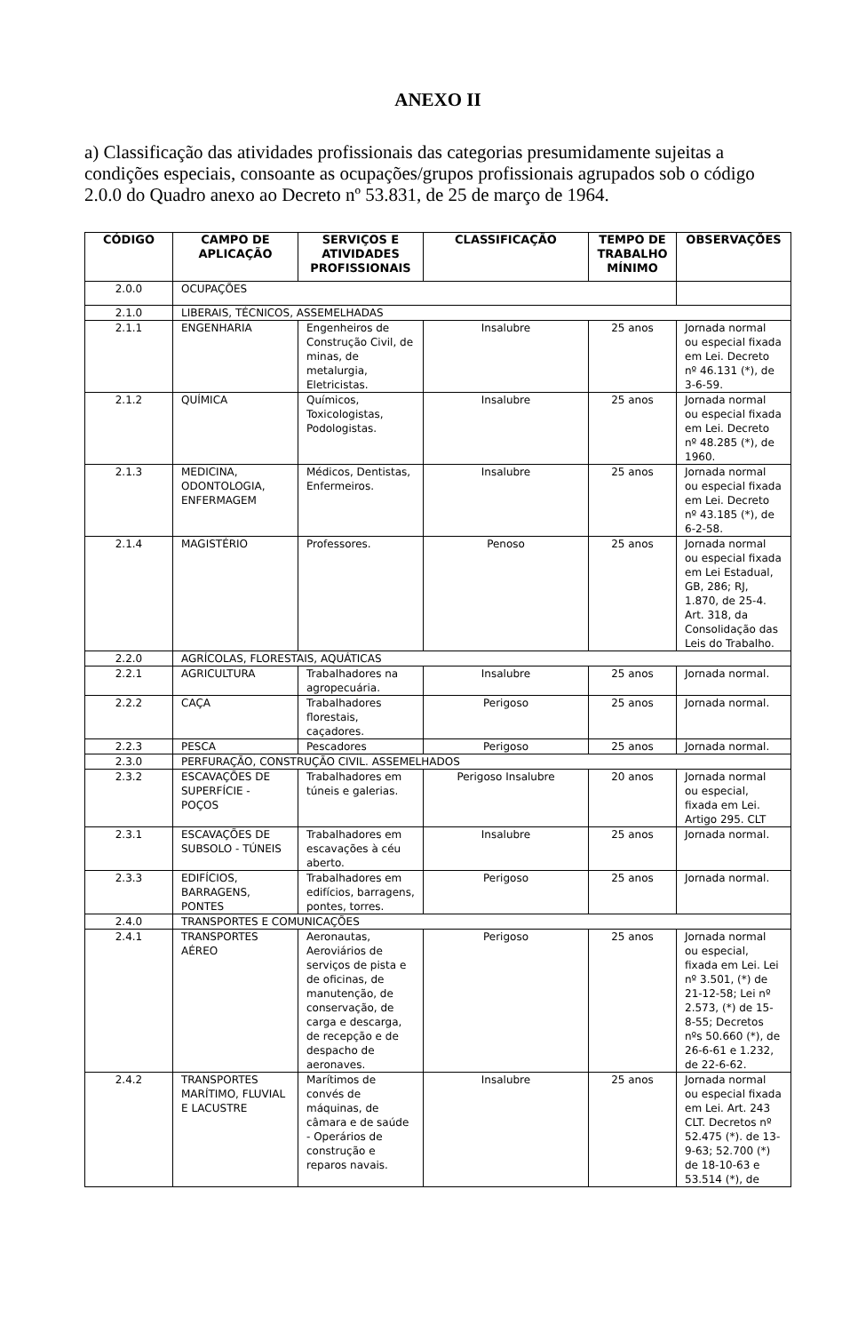ANEXO II
a) Classificação das atividades profissionais das categorias presumidamente sujeitas a condições especiais, consoante as ocupações/grupos profissionais agrupados sob o código 2.0.0 do Quadro anexo ao Decreto nº 53.831, de 25 de março de 1964.
| CÓDIGO | CAMPO DE APLICAÇÃO | SERVIÇOS E ATIVIDADES PROFISSIONAIS | CLASSIFICAÇÃO | TEMPO DE TRABALHO MÍNIMO | OBSERVAÇÕES |
| --- | --- | --- | --- | --- | --- |
| 2.0.0 | OCUPAÇÕES | | | | |
| 2.1.0 | LIBERAIS, TÉCNICOS, ASSEMELHADAS | | | | |
| 2.1.1 | ENGENHARIA | Engenheiros de Construção Civil, de minas, de metalurgia, Eletricistas. | Insalubre | 25 anos | Jornada normal ou especial fixada em Lei. Decreto nº 46.131 (*), de 3-6-59. |
| 2.1.2 | QUÍMICA | Químicos, Toxicologistas, Podologistas. | Insalubre | 25 anos | Jornada normal ou especial fixada em Lei. Decreto nº 48.285 (*), de 1960. |
| 2.1.3 | MEDICINA, ODONTOLOGIA, ENFERMAGEM | Médicos, Dentistas, Enfermeiros. | Insalubre | 25 anos | Jornada normal ou especial fixada em Lei. Decreto nº 43.185 (*), de 6-2-58. |
| 2.1.4 | MAGISTÉRIO | Professores. | Penoso | 25 anos | Jornada normal ou especial fixada em Lei Estadual, GB, 286; RJ, 1.870, de 25-4. Art. 318, da Consolidação das Leis do Trabalho. |
| 2.2.0 | AGRÍCOLAS, FLORESTAIS, AQUÁTICAS | | | | |
| 2.2.1 | AGRICULTURA | Trabalhadores na agropecuária. | Insalubre | 25 anos | Jornada normal. |
| 2.2.2 | CAÇA | Trabalhadores florestais, caçadores. | Perigoso | 25 anos | Jornada normal. |
| 2.2.3 | PESCA | Pescadores | Perigoso | 25 anos | Jornada normal. |
| 2.3.0 | PERFURAÇÃO, CONSTRUÇÃO CIVIL. ASSEMELHADOS | | | | |
| 2.3.2 | ESCAVAÇÕES DE SUPERFÍCIE - POÇOS | Trabalhadores em túneis e galerias. | Perigoso Insalubre | 20 anos | Jornada normal ou especial, fixada em Lei. Artigo 295. CLT |
| 2.3.1 | ESCAVAÇÕES DE SUBSOLO - TÚNEIS | Trabalhadores em escavações à céu aberto. | Insalubre | 25 anos | Jornada normal. |
| 2.3.3 | EDIFÍCIOS, BARRAGENS, PONTES | Trabalhadores em edifícios, barragens, pontes, torres. | Perigoso | 25 anos | Jornada normal. |
| 2.4.0 | TRANSPORTES E COMUNICAÇÕES | | | | |
| 2.4.1 | TRANSPORTES AÉREO | Aeronautas, Aeroviários de serviços de pista e de oficinas, de manutenção, de conservação, de carga e descarga, de recepção e de despacho de aeronaves. | Perigoso | 25 anos | Jornada normal ou especial, fixada em Lei. Lei nº 3.501, (*) de 21-12-58; Lei nº 2.573, (*) de 15-8-55; Decretos nºs 50.660 (*), de 26-6-61 e 1.232, de 22-6-62. |
| 2.4.2 | TRANSPORTES MARÍTIMO, FLUVIAL E LACUSTRE | Marítimos de convés de máquinas, de câmara e de saúde - Operários de construção e reparos navais. | Insalubre | 25 anos | Jornada normal ou especial fixada em Lei. Art. 243 CLT. Decretos nº 52.475 (*). de 13-9-63; 52.700 (*) de 18-10-63 e 53.514 (*), de |